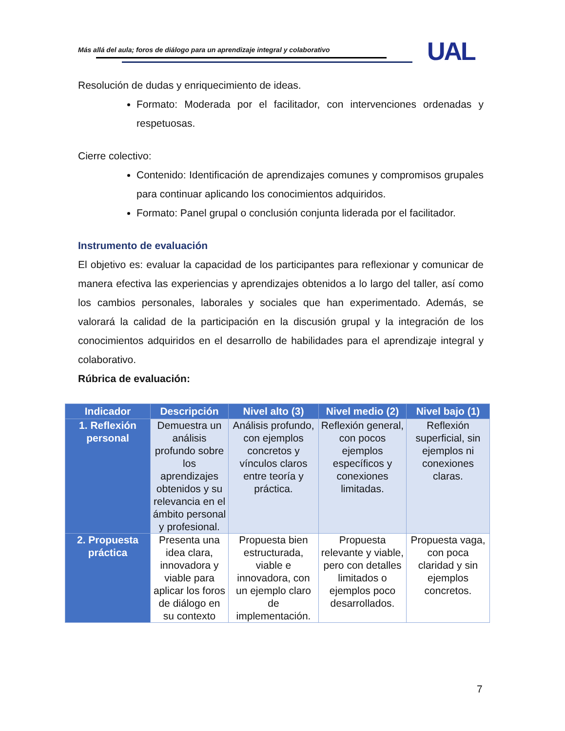Más allá del aula; foros de diálogo para un aprendizaje integral y colaborativo
UAL
Resolución de dudas y enriquecimiento de ideas.
Formato: Moderada por el facilitador, con intervenciones ordenadas y respetuosas.
Cierre colectivo:
Contenido: Identificación de aprendizajes comunes y compromisos grupales para continuar aplicando los conocimientos adquiridos.
Formato: Panel grupal o conclusión conjunta liderada por el facilitador.
Instrumento de evaluación
El objetivo es: evaluar la capacidad de los participantes para reflexionar y comunicar de manera efectiva las experiencias y aprendizajes obtenidos a lo largo del taller, así como los cambios personales, laborales y sociales que han experimentado. Además, se valorará la calidad de la participación en la discusión grupal y la integración de los conocimientos adquiridos en el desarrollo de habilidades para el aprendizaje integral y colaborativo.
Rúbrica de evaluación:
| Indicador | Descripción | Nivel alto (3) | Nivel medio (2) | Nivel bajo (1) |
| --- | --- | --- | --- | --- |
| 1. Reflexión personal | Demuestra un análisis profundo sobre los aprendizajes obtenidos y su relevancia en el ámbito personal y profesional. | Análisis profundo, con ejemplos concretos y vínculos claros entre teoría y práctica. | Reflexión general, con pocos ejemplos específicos y conexiones limitadas. | Reflexión superficial, sin ejemplos ni conexiones claras. |
| 2. Propuesta práctica | Presenta una idea clara, innovadora y viable para aplicar los foros de diálogo en su contexto | Propuesta bien estructurada, viable e innovadora, con un ejemplo claro de implementación. | Propuesta relevante y viable, pero con detalles limitados o ejemplos poco desarrollados. | Propuesta vaga, con poca claridad y sin ejemplos concretos. |
7